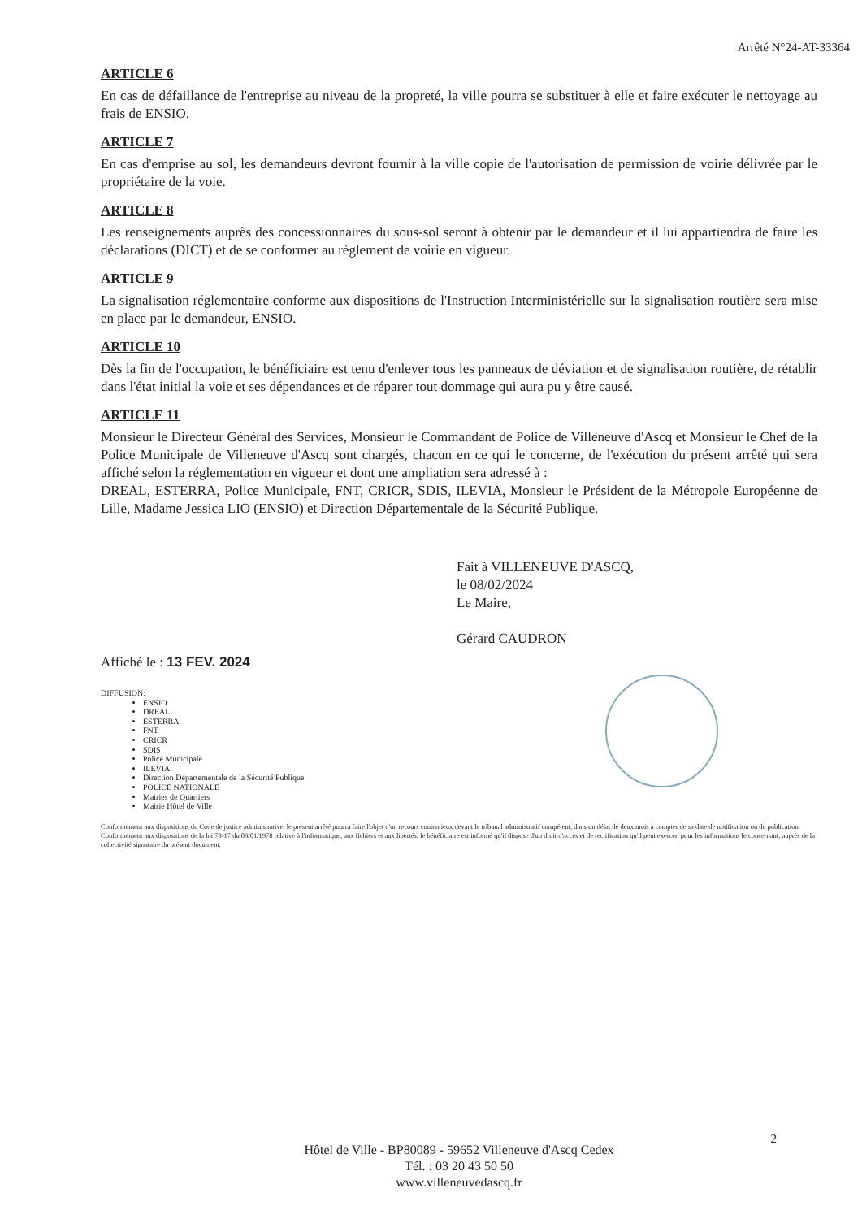Arrêté N°24-AT-33364
ARTICLE 6
En cas de défaillance de l'entreprise au niveau de la propreté, la ville pourra se substituer à elle et faire exécuter le nettoyage au frais de ENSIO.
ARTICLE 7
En cas d'emprise au sol, les demandeurs devront fournir à la ville copie de l'autorisation de permission de voirie délivrée par le propriétaire de la voie.
ARTICLE 8
Les renseignements auprès des concessionnaires du sous-sol seront à obtenir par le demandeur et il lui appartiendra de faire les déclarations (DICT) et de se conformer au règlement de voirie en vigueur.
ARTICLE 9
La signalisation réglementaire conforme aux dispositions de l'Instruction Interministérielle sur la signalisation routière sera mise en place par le demandeur, ENSIO.
ARTICLE 10
Dès la fin de l'occupation, le bénéficiaire est tenu d'enlever tous les panneaux de déviation et de signalisation routière, de rétablir dans l'état initial la voie et ses dépendances et de réparer tout dommage qui aura pu y être causé.
ARTICLE 11
Monsieur le Directeur Général des Services, Monsieur le Commandant de Police de Villeneuve d'Ascq et Monsieur le Chef de la Police Municipale de Villeneuve d'Ascq sont chargés, chacun en ce qui le concerne, de l'exécution du présent arrêté qui sera affiché selon la réglementation en vigueur et dont une ampliation sera adressé à :
DREAL, ESTERRA, Police Municipale, FNT, CRICR, SDIS, ILEVIA, Monsieur le Président de la Métropole Européenne de Lille, Madame Jessica LIO (ENSIO) et Direction Départementale de la Sécurité Publique.
Fait à VILLENEUVE D'ASCQ,
le 08/02/2024
Le Maire,
Gérard CAUDRON
Affiché le : 13 FEV. 2024
DIFFUSION:
ENSIO
DREAL
ESTERRA
FNT
CRICR
SDIS
Police Municipale
ILEVIA
Direction Départementale de la Sécurité Publique
POLICE NATIONALE
Mairies de Quartiers
Mairie Hôtel de Ville
Conformément aux dispositions du Code de justice administrative, le présent arrêté pourra faire l'objet d'un recours contentieux devant le tribunal administratif compétent, dans un délai de deux mois à compter de sa date de notification ou de publication.
Conformément aux dispositions de la loi 78-17 du 06/01/1978 relative à l'informatique, aux fichiers et aux libertés, le bénéficiaire est informé qu'il dispose d'un droit d'accès et de rectification qu'il peut exercer, pour les informations le concernant, auprès de la collectivité signataire du présent document.
2
Hôtel de Ville - BP80089 - 59652 Villeneuve d'Ascq Cedex
Tél. : 03 20 43 50 50
www.villeneuvedascq.fr